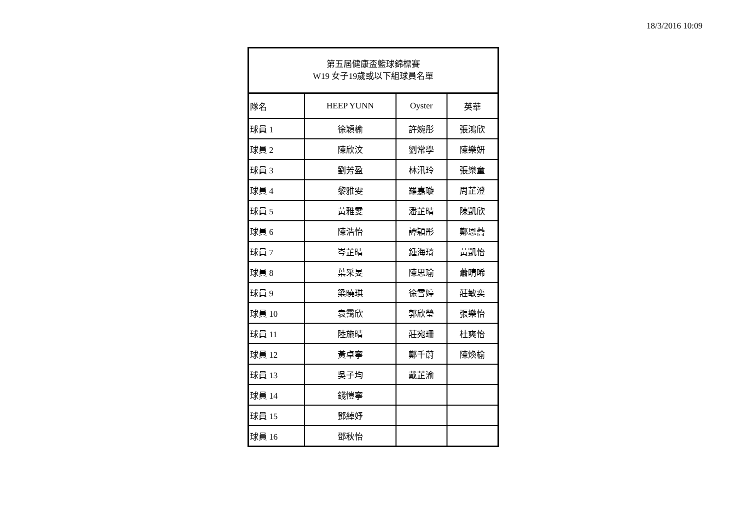18/3/2016 10:09
| 第五屆健康盃籃球錦標賽 W19 女子19歲或以下組球員名單 | | | |
| --- | --- | --- | --- |
| 隊名 | HEEP YUNN | Oyster | 英華 |
| 球員 1 | 徐穎榆 | 許婉彤 | 張鴻欣 |
| 球員 2 | 陳欣汶 | 劉常學 | 陳樂妍 |
| 球員 3 | 劉芳盈 | 林汛玲 | 張樂童 |
| 球員 4 | 黎雅雯 | 羅嘉璇 | 周芷澄 |
| 球員 5 | 黃雅雯 | 潘芷晴 | 陳凱欣 |
| 球員 6 | 陳浩怡 | 譚穎彤 | 鄭恩蕎 |
| 球員 7 | 岑芷晴 | 鍾海琦 | 黃凱怡 |
| 球員 8 | 葉采旻 | 陳思瑜 | 蕭晴晞 |
| 球員 9 | 梁曉琪 | 徐雪婷 | 莊敏奕 |
| 球員 10 | 袁靄欣 | 郭欣瑩 | 張樂怡 |
| 球員 11 | 陸施晴 | 莊宛珊 | 杜爽怡 |
| 球員 12 | 黃卓寧 | 鄭千蔚 | 陳煥榆 |
| 球員 13 | 吳子均 | 戴芷渝 | |
| 球員 14 | 錢愷寧 | | |
| 球員 15 | 鄧綽妤 | | |
| 球員 16 | 鄧秋怡 | | |